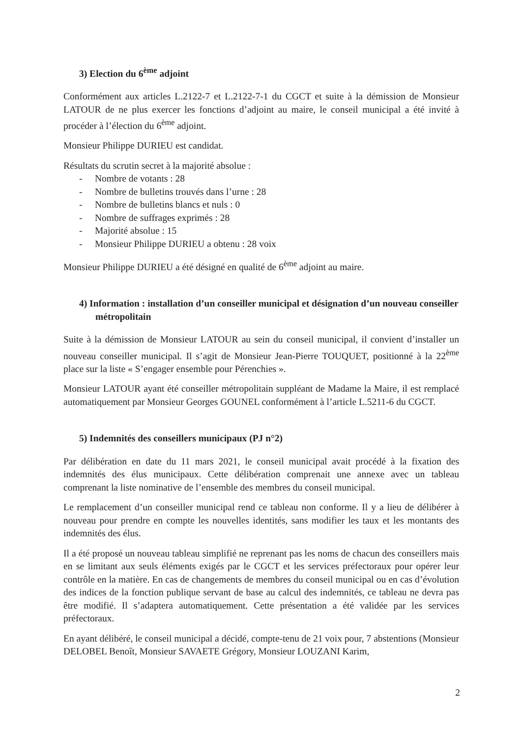3) Election du 6<sup>ème</sup> adjoint
Conformément aux articles L.2122-7 et L.2122-7-1 du CGCT et suite à la démission de Monsieur LATOUR de ne plus exercer les fonctions d’adjoint au maire, le conseil municipal a été invité à procéder à l’élection du 6<sup>ème</sup> adjoint.
Monsieur Philippe DURIEU est candidat.
Résultats du scrutin secret à la majorité absolue :
- Nombre de votants : 28
- Nombre de bulletins trouvés dans l’urne : 28
- Nombre de bulletins blancs et nuls : 0
- Nombre de suffrages exprimés : 28
- Majorité absolue : 15
- Monsieur Philippe DURIEU a obtenu : 28 voix
Monsieur Philippe DURIEU a été désigné en qualité de 6<sup>ème</sup> adjoint au maire.
4) Information : installation d’un conseiller municipal et désignation d’un nouveau conseiller métropolitain
Suite à la démission de Monsieur LATOUR au sein du conseil municipal, il convient d’installer un nouveau conseiller municipal. Il s’agit de Monsieur Jean-Pierre TOUQUET, positionné à la 22<sup>ème</sup> place sur la liste « S’engager ensemble pour Pérenchies ».
Monsieur LATOUR ayant été conseiller métropolitain suppléant de Madame la Maire, il est remplacé automatiquement par Monsieur Georges GOUNEL conformément à l’article L.5211-6 du CGCT.
5) Indemnités des conseillers municipaux (PJ n°2)
Par délibération en date du 11 mars 2021, le conseil municipal avait procédé à la fixation des indemnités des élus municipaux. Cette délibération comprenait une annexe avec un tableau comprenant la liste nominative de l’ensemble des membres du conseil municipal.
Le remplacement d’un conseiller municipal rend ce tableau non conforme. Il y a lieu de délibérer à nouveau pour prendre en compte les nouvelles identités, sans modifier les taux et les montants des indemnités des élus.
Il a été proposé un nouveau tableau simplifié ne reprenant pas les noms de chacun des conseillers mais en se limitant aux seuls éléments exigés par le CGCT et les services préfectoraux pour opérer leur contrôle en la matière. En cas de changements de membres du conseil municipal ou en cas d’évolution des indices de la fonction publique servant de base au calcul des indemnités, ce tableau ne devra pas être modifié. Il s’adaptera automatiquement. Cette présentation a été validée par les services préfectoraux.
En ayant délibéré, le conseil municipal a décidé, compte-tenu de 21 voix pour, 7 abstentions (Monsieur DELOBEL Benoît, Monsieur SAVAETE Grégory, Monsieur LOUZANI Karim,
2